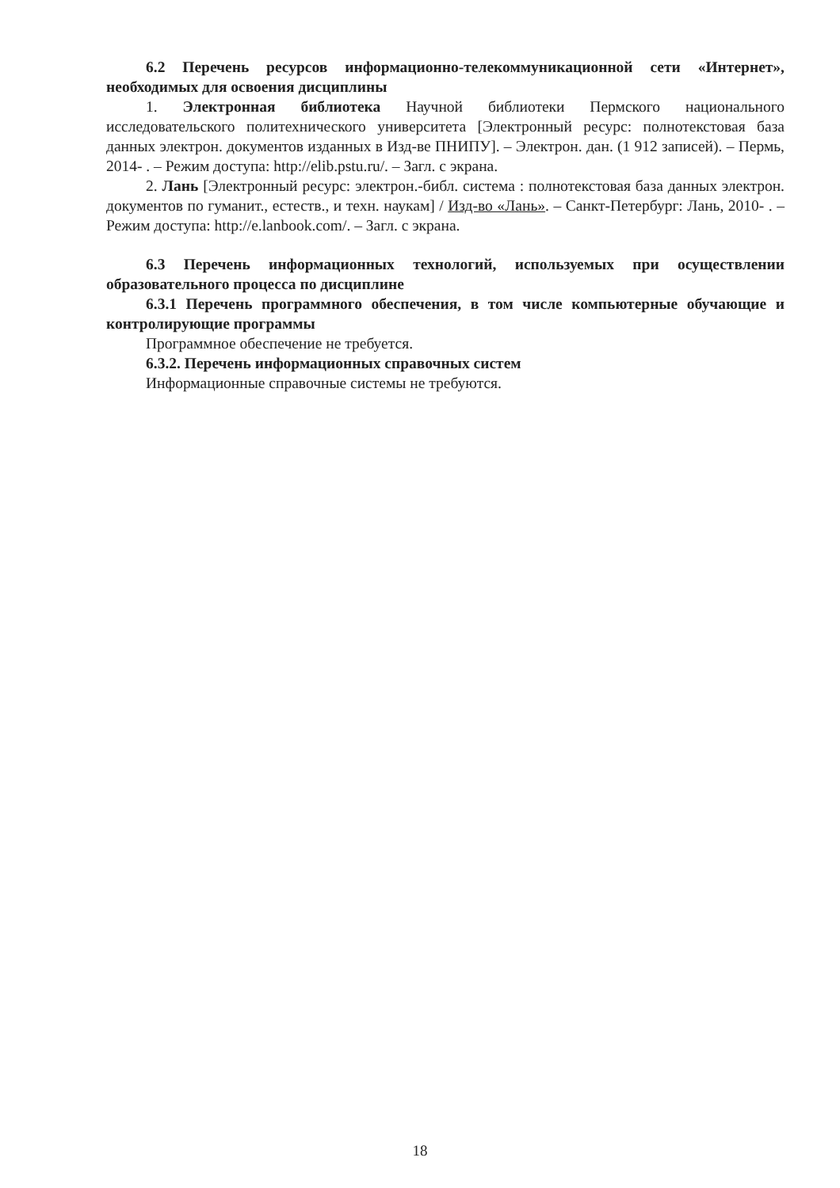6.2 Перечень ресурсов информационно-телекоммуникационной сети «Интернет», необходимых для освоения дисциплины
1. Электронная библиотека Научной библиотеки Пермского национального исследовательского политехнического университета [Электронный ресурс: полнотекстовая база данных электрон. документов изданных в Изд-ве ПНИПУ]. – Электрон. дан. (1 912 записей). – Пермь, 2014- . – Режим доступа: http://elib.pstu.ru/. – Загл. с экрана.
2. Лань [Электронный ресурс: электрон.-библ. система : полнотекстовая база данных электрон. документов по гуманит., естеств., и техн. наукам] / Изд-во «Лань». – Санкт-Петербург: Лань, 2010- . – Режим доступа: http://e.lanbook.com/. – Загл. с экрана.
6.3 Перечень информационных технологий, используемых при осуществлении образовательного процесса по дисциплине
6.3.1 Перечень программного обеспечения, в том числе компьютерные обучающие и контролирующие программы
Программное обеспечение не требуется.
6.3.2. Перечень информационных справочных систем
Информационные справочные системы не требуются.
18